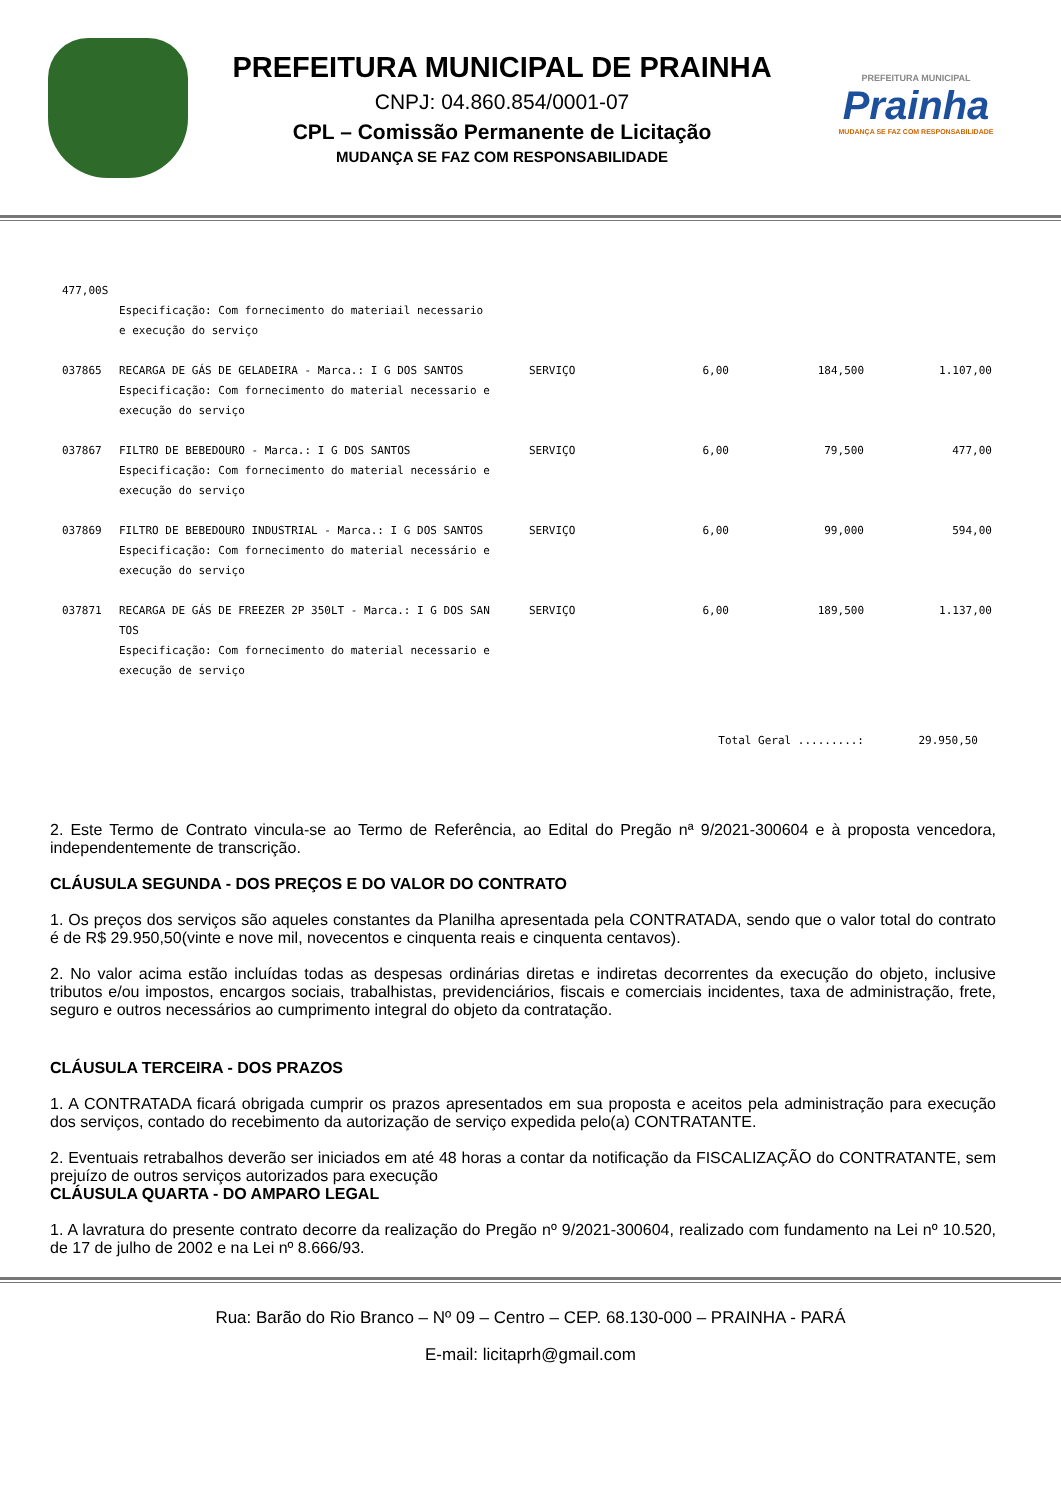PREFEITURA MUNICIPAL DE PRAINHA
CNPJ: 04.860.854/0001-07
CPL – Comissão Permanente de Licitação
MUDANÇA SE FAZ COM RESPONSABILIDADE
PREFEITURA MUNICIPAL
Prainha
MUDANÇA SE FAZ COM RESPONSABILIDADE
| 477,00S | | | | | |
| | Especificação: Com fornecimento do materiail necessario e execução do serviço | | | | |
| 037865 | RECARGA DE GÁS DE GELADEIRA - Marca.: I G DOS SANTOS Especificação: Com fornecimento do material necessario e execução do serviço | SERVIÇO | 6,00 | 184,500 | 1.107,00 |
| 037867 | FILTRO DE BEBEDOURO - Marca.: I G DOS SANTOS Especificação: Com fornecimento do material necessário e execução do serviço | SERVIÇO | 6,00 | 79,500 | 477,00 |
| 037869 | FILTRO DE BEBEDOURO INDUSTRIAL - Marca.: I G DOS SANTOS Especificação: Com fornecimento do material necessário e execução do serviço | SERVIÇO | 6,00 | 99,000 | 594,00 |
| 037871 | RECARGA DE GÁS DE FREEZER 2P 350LT - Marca.: I G DOS SAN TOS Especificação: Com fornecimento do material necessario e execução de serviço | SERVIÇO | 6,00 | 189,500 | 1.137,00 |
| | | | Total Geral .........: | | 29.950,50 |
2. Este Termo de Contrato vincula-se ao Termo de Referência, ao Edital do Pregão nª 9/2021-300604 e à proposta vencedora, independentemente de transcrição.
CLÁUSULA SEGUNDA - DOS PREÇOS E DO VALOR DO CONTRATO
1. Os preços dos serviços são aqueles constantes da Planilha apresentada pela CONTRATADA, sendo que o valor total do contrato é de R$ 29.950,50(vinte e nove mil, novecentos e cinquenta reais e cinquenta centavos).
2. No valor acima estão incluídas todas as despesas ordinárias diretas e indiretas decorrentes da execução do objeto, inclusive tributos e/ou impostos, encargos sociais, trabalhistas, previdenciários, fiscais e comerciais incidentes, taxa de administração, frete, seguro e outros necessários ao cumprimento integral do objeto da contratação.
CLÁUSULA TERCEIRA - DOS PRAZOS
1. A CONTRATADA ficará obrigada cumprir os prazos apresentados em sua proposta e aceitos pela administração para execução dos serviços, contado do recebimento da autorização de serviço expedida pelo(a) CONTRATANTE.
2. Eventuais retrabalhos deverão ser iniciados em até 48 horas a contar da notificação da FISCALIZAÇÃO do CONTRATANTE, sem prejuízo de outros serviços autorizados para execução
CLÁUSULA QUARTA - DO AMPARO LEGAL
1. A lavratura do presente contrato decorre da realização do Pregão nº 9/2021-300604, realizado com fundamento na Lei nº 10.520, de 17 de julho de 2002 e na Lei nº 8.666/93.
Rua: Barão do Rio Branco – Nº 09 – Centro – CEP. 68.130-000 – PRAINHA - PARÁ
E-mail: licitaprh@gmail.com